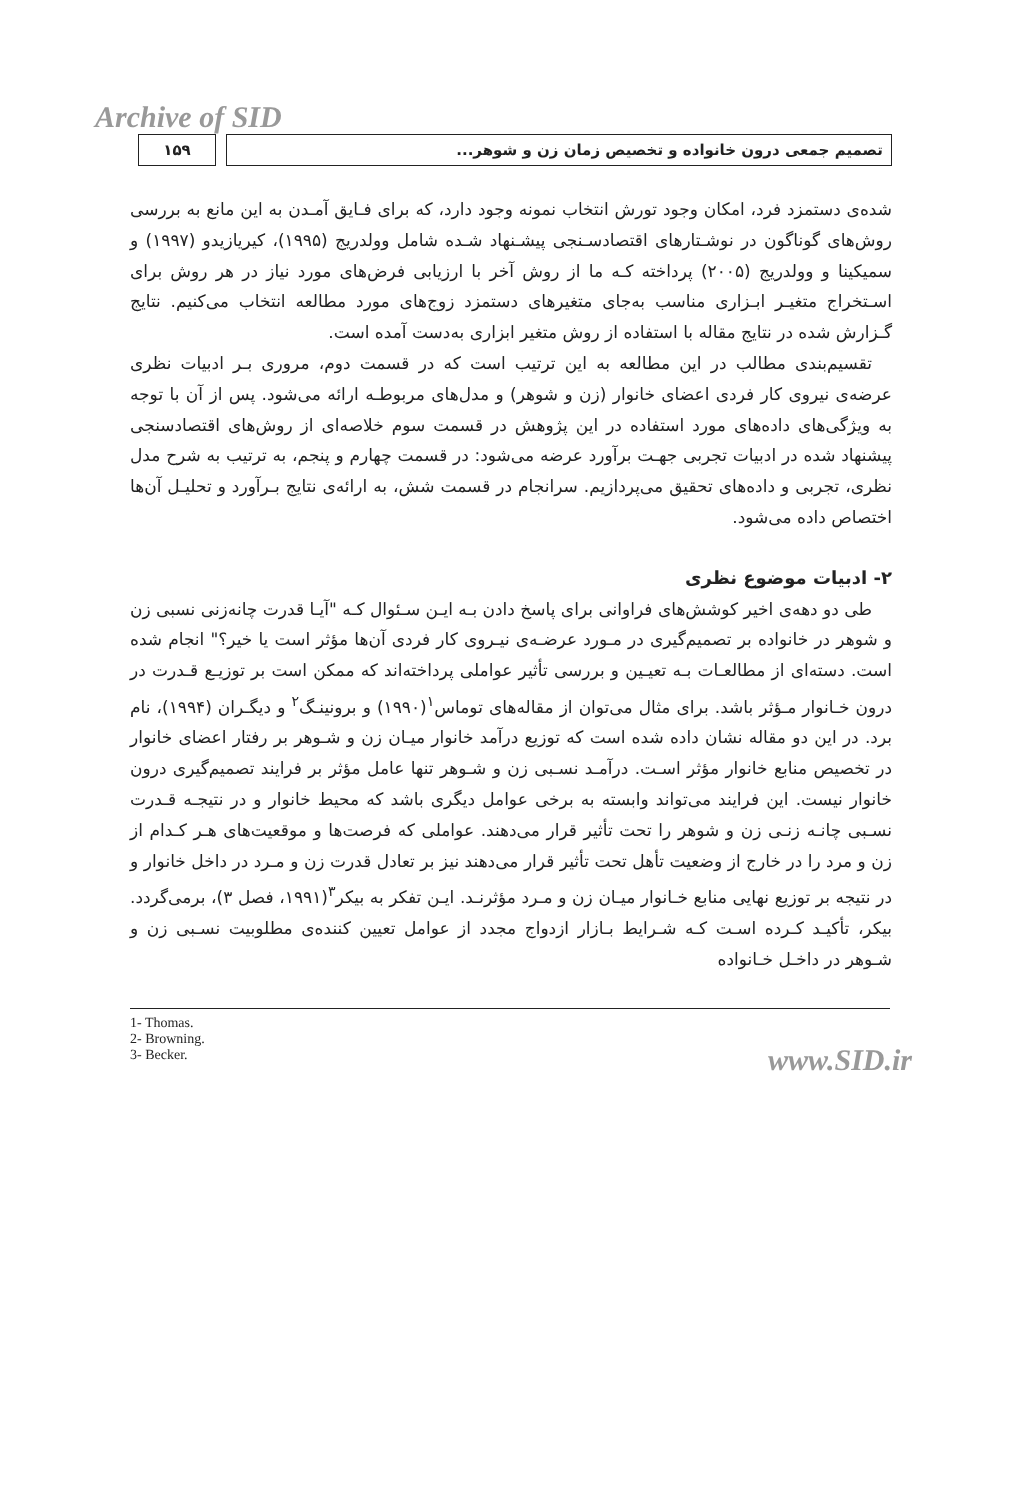Archive of SID
تصمیم جمعی درون خانواده و تخصیص زمان زن و شوهر...
۱۵۹
شده‌ی دستمزد فرد، امکان وجود تورش انتخاب نمونه وجود دارد، که برای فـایق آمـدن به این مانع به بررسی روش‌های گوناگون در نوشـتارهای اقتصادسـنجی پیشـنهاد شـده شامل وولدریج (۱۹۹۵)، کیریازیدو (۱۹۹۷) و سمیکینا و وولدریج (۲۰۰۵) پرداخته کـه ما از روش آخر با ارزیابی فرض‌های مورد نیاز در هر روش برای اسـتخراج متغیـر ابـزاری مناسب به‌جای متغیرهای دستمزد زوج‌های مورد مطالعه انتخاب می‌کنیم. نتایج گـزارش شده در نتایج مقاله با استفاده از روش متغیر ابزاری به‌دست آمده است.
تقسیم‌بندی مطالب در این مطالعه به این ترتیب است که در قسمت دوم، مروری بـر ادبیات نظری عرضه‌ی نیروی کار فردی اعضای خانوار (زن و شوهر) و مدل‌های مربوطـه ارائه می‌شود. پس از آن با توجه به ویژگی‌های داده‌های مورد استفاده در این پژوهش در قسمت سوم خلاصه‌ای از روش‌های اقتصادسنجی پیشنهاد شده در ادبیات تجربی جهـت برآورد عرضه می‌شود: در قسمت چهارم و پنجم، به ترتیب به شرح مدل نظری، تجربی و داده‌های تحقیق می‌پردازیم. سرانجام در قسمت شش، به ارائه‌ی نتایج بـرآورد و تحلیـل آن‌ها اختصاص داده می‌شود.
۲- ادبیات موضوع نظری
طی دو دهه‌ی اخیر کوشش‌های فراوانی برای پاسخ دادن بـه ایـن سـئوال کـه "آیـا قدرت چانه‌زنی نسبی زن و شوهر در خانواده بر تصمیم‌گیری در مـورد عرضـه‌ی نیـروی کار فردی آن‌ها مؤثر است یا خیر؟" انجام شده است. دسته‌ای از مطالعـات بـه تعیـین و بررسی تأثیر عواملی پرداخته‌اند که ممکن است بر توزیـع قـدرت در درون خـانوار مـؤثر باشد. برای مثال می‌توان از مقاله‌های توماس<sup>۱</sup>(۱۹۹۰) و برونینـگ<sup>۲</sup> و دیگـران (۱۹۹۴)، نام برد. در این دو مقاله نشان داده شده است که توزیع درآمد خانوار میـان زن و شـوهر بر رفتار اعضای خانوار در تخصیص منابع خانوار مؤثر اسـت. درآمـد نسـبی زن و شـوهر تنها عامل مؤثر بر فرایند تصمیم‌گیری درون خانوار نیست. این فرایند می‌تواند وابسته به برخی عوامل دیگری باشد که محیط خانوار و در نتیجـه قـدرت نسـبی چانـه زنـی زن و شوهر را تحت تأثیر قرار می‌دهند. عواملی که فرصت‌ها و موقعیت‌های هـر کـدام از زن و مرد را در خارج از وضعیت تأهل تحت تأثیر قرار می‌دهند نیز بر تعادل قدرت زن و مـرد در داخل خانوار و در نتیجه بر توزیع نهایی منابع خـانوار میـان زن و مـرد مؤثرنـد. ایـن تفکر به بیکر<sup>۳</sup>(۱۹۹۱، فصل ۳)، برمی‌گردد. بیکر، تأکیـد کـرده اسـت کـه شـرایط بـازار ازدواج مجدد از عوامل تعیین کننده‌ی مطلوبیت نسـبی زن و شـوهر در داخـل خـانواده
1- Thomas.
2- Browning.
3- Becker.
www.SID.ir